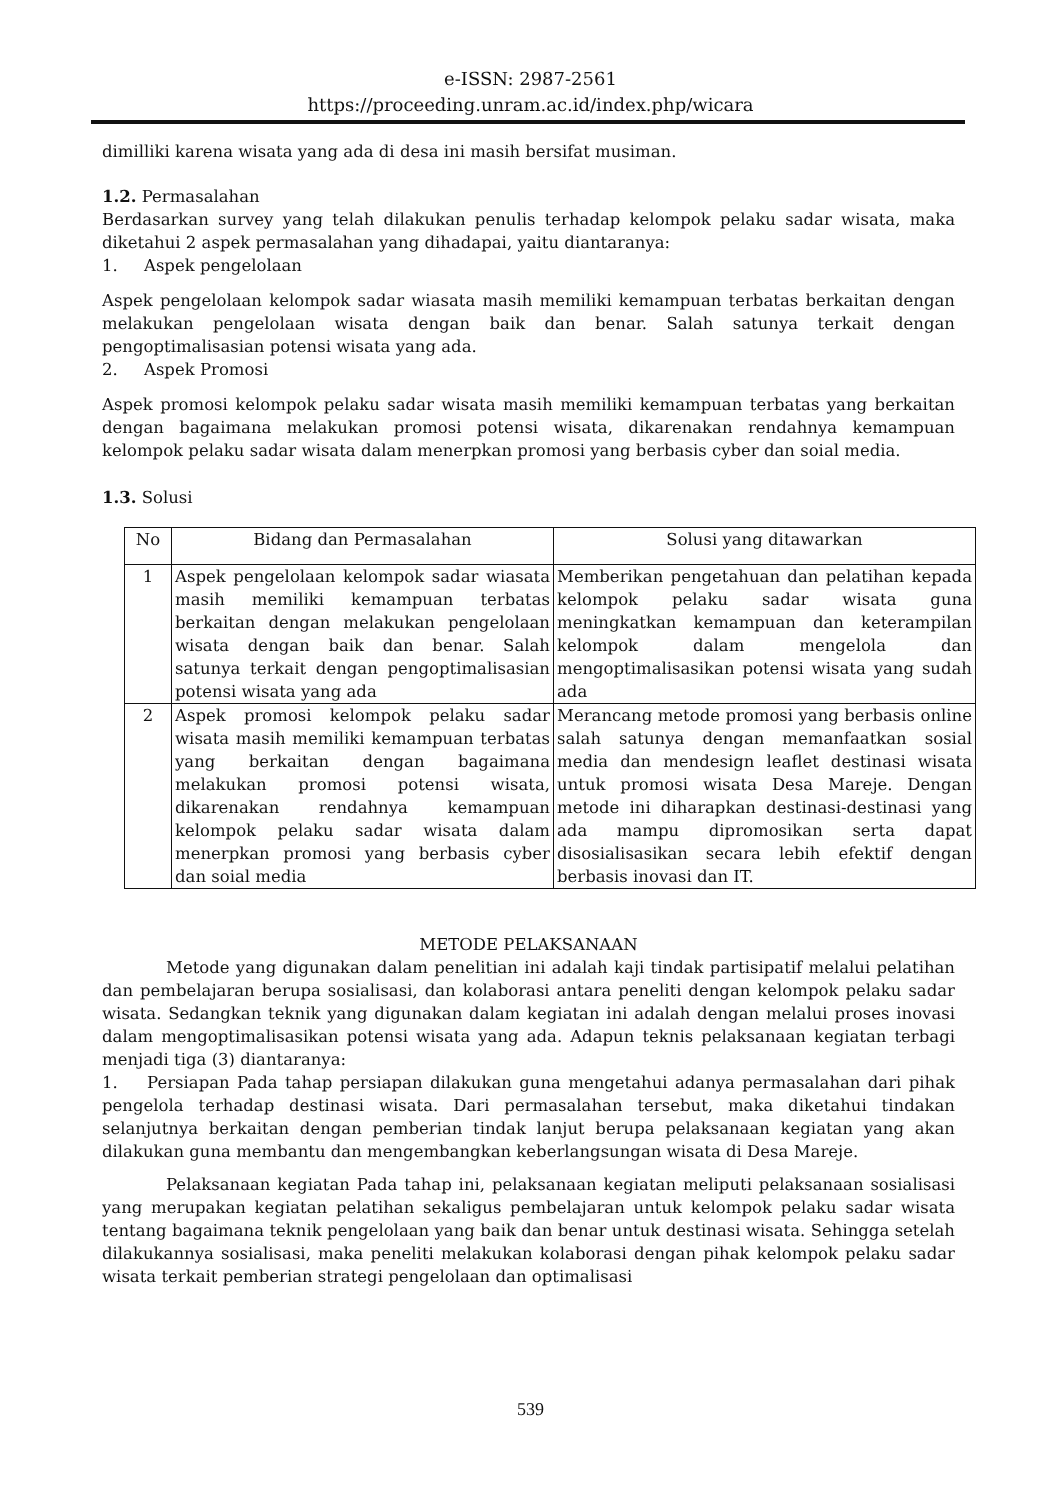e-ISSN: 2987-2561
https://proceeding.unram.ac.id/index.php/wicara
dimilliki karena wisata yang ada di desa ini masih bersifat musiman.
1.2. Permasalahan
Berdasarkan survey yang telah dilakukan penulis terhadap kelompok pelaku sadar wisata, maka diketahui 2 aspek permasalahan yang dihadapai, yaitu diantaranya:
1. Aspek pengelolaan
Aspek pengelolaan kelompok sadar wiasata masih memiliki kemampuan terbatas berkaitan dengan melakukan pengelolaan wisata dengan baik dan benar. Salah satunya terkait dengan pengoptimalisasian potensi wisata yang ada.
2. Aspek Promosi
Aspek promosi kelompok pelaku sadar wisata masih memiliki kemampuan terbatas yang berkaitan dengan bagaimana melakukan promosi potensi wisata, dikarenakan rendahnya kemampuan kelompok pelaku sadar wisata dalam menerpkan promosi yang berbasis cyber dan soial media.
1.3. Solusi
| No | Bidang dan Permasalahan | Solusi yang ditawarkan |
| --- | --- | --- |
| 1 | Aspek pengelolaan kelompok sadar wiasata masih memiliki kemampuan terbatas berkaitan dengan melakukan pengelolaan wisata dengan baik dan benar. Salah satunya terkait dengan pengoptimalisasian potensi wisata yang ada | Memberikan pengetahuan dan pelatihan kepada kelompok pelaku sadar wisata guna meningkatkan kemampuan dan keterampilan kelompok dalam mengelola dan mengoptimalisasikan potensi wisata yang sudah ada |
| 2 | Aspek promosi kelompok pelaku sadar wisata masih memiliki kemampuan terbatas yang berkaitan dengan bagaimana melakukan promosi potensi wisata, dikarenakan rendahnya kemampuan kelompok pelaku sadar wisata dalam menerpkan promosi yang berbasis cyber dan soial media | Merancang metode promosi yang berbasis online salah satunya dengan memanfaatkan sosial media dan mendesign leaflet destinasi wisata untuk promosi wisata Desa Mareje. Dengan metode ini diharapkan destinasi-destinasi yang ada mampu dipromosikan serta dapat disosialisasikan secara lebih efektif dengan berbasis inovasi dan IT. |
METODE PELAKSANAAN
Metode yang digunakan dalam penelitian ini adalah kaji tindak partisipatif melalui pelatihan dan pembelajaran berupa sosialisasi, dan kolaborasi antara peneliti dengan kelompok pelaku sadar wisata. Sedangkan teknik yang digunakan dalam kegiatan ini adalah dengan melalui proses inovasi dalam mengoptimalisasikan potensi wisata yang ada. Adapun teknis pelaksanaan kegiatan terbagi menjadi tiga (3) diantaranya:
1. Persiapan Pada tahap persiapan dilakukan guna mengetahui adanya permasalahan dari pihak pengelola terhadap destinasi wisata. Dari permasalahan tersebut, maka diketahui tindakan selanjutnya berkaitan dengan pemberian tindak lanjut berupa pelaksanaan kegiatan yang akan dilakukan guna membantu dan mengembangkan keberlangsungan wisata di Desa Mareje.
Pelaksanaan kegiatan Pada tahap ini, pelaksanaan kegiatan meliputi pelaksanaan sosialisasi yang merupakan kegiatan pelatihan sekaligus pembelajaran untuk kelompok pelaku sadar wisata tentang bagaimana teknik pengelolaan yang baik dan benar untuk destinasi wisata. Sehingga setelah dilakukannya sosialisasi, maka peneliti melakukan kolaborasi dengan pihak kelompok pelaku sadar wisata terkait pemberian strategi pengelolaan dan optimalisasi
539